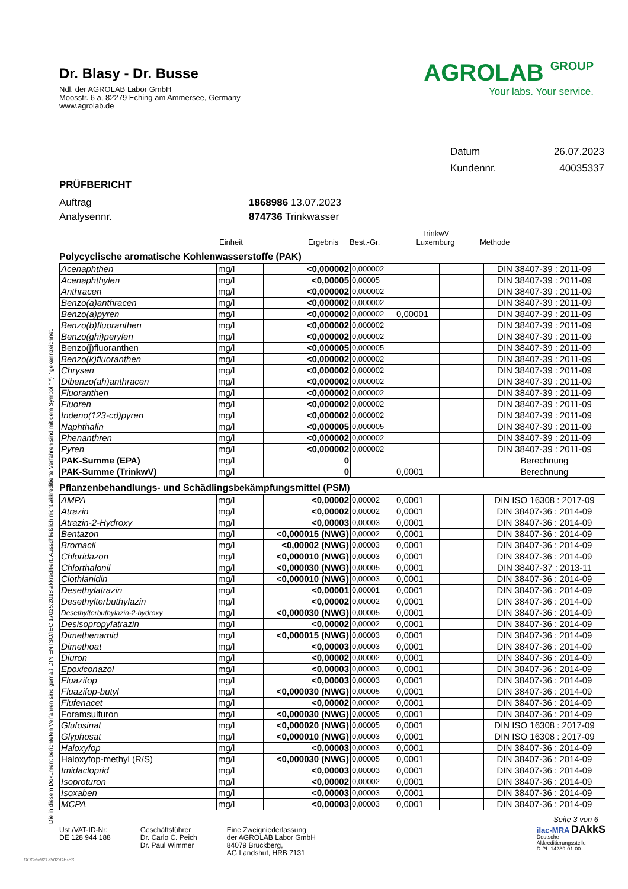Die in diesem Dokument berichteten Verfahren sind gemäß DIN EN ISO/IEC 17025:2018 akkreditiert. Ausschließlich nicht akkreditierte Verfahren sind mit dem Symbol " *) " gekennzeichnet.
Dr. Blasy - Dr. Busse
Ndl. der AGROLAB Labor GmbH
Moosstr. 6 a, 82279 Eching am Ammersee, Germany
www.agrolab.de
AGROLAB GROUP
Your labs. Your service.
Datum 26.07.2023
Kundennr. 40035337
PRÜFBERICHT
Auftrag 1868986 13.07.2023
Analysennr. 874736 Trinkwasser
Einheit Ergebnis Best.-Gr. TrinkwV
Luxemburg Methode
Polycyclische aromatische Kohlenwasserstoffe (PAK)
| Acenaphthen | mg/l | <0,000002 | 0,000002 | | | DIN 38407-39 : 2011-09 |
| Acenaphthylen | mg/l | <0,00005 | 0,00005 | | | DIN 38407-39 : 2011-09 |
| Anthracen | mg/l | <0,000002 | 0,000002 | | | DIN 38407-39 : 2011-09 |
| Benzo(a)anthracen | mg/l | <0,000002 | 0,000002 | | | DIN 38407-39 : 2011-09 |
| Benzo(a)pyren | mg/l | <0,000002 | 0,000002 | 0,00001 | | DIN 38407-39 : 2011-09 |
| Benzo(b)fluoranthen | mg/l | <0,000002 | 0,000002 | | | DIN 38407-39 : 2011-09 |
| Benzo(ghi)perylen | mg/l | <0,000002 | 0,000002 | | | DIN 38407-39 : 2011-09 |
| Benzo(j)fluoranthen | mg/l | <0,000005 | 0,000005 | | | DIN 38407-39 : 2011-09 |
| Benzo(k)fluoranthen | mg/l | <0,000002 | 0,000002 | | | DIN 38407-39 : 2011-09 |
| Chrysen | mg/l | <0,000002 | 0,000002 | | | DIN 38407-39 : 2011-09 |
| Dibenzo(ah)anthracen | mg/l | <0,000002 | 0,000002 | | | DIN 38407-39 : 2011-09 |
| Fluoranthen | mg/l | <0,000002 | 0,000002 | | | DIN 38407-39 : 2011-09 |
| Fluoren | mg/l | <0,000002 | 0,000002 | | | DIN 38407-39 : 2011-09 |
| Indeno(123-cd)pyren | mg/l | <0,000002 | 0,000002 | | | DIN 38407-39 : 2011-09 |
| Naphthalin | mg/l | <0,000005 | 0,000005 | | | DIN 38407-39 : 2011-09 |
| Phenanthren | mg/l | <0,000002 | 0,000002 | | | DIN 38407-39 : 2011-09 |
| Pyren | mg/l | <0,000002 | 0,000002 | | | DIN 38407-39 : 2011-09 |
| PAK-Summe (EPA) | mg/l | 0 | | | | Berechnung |
| PAK-Summe (TrinkwV) | mg/l | 0 | | 0,0001 | | Berechnung |
Pflanzenbehandlungs- und Schädlingsbekämpfungsmittel (PSM)
| AMPA | mg/l | <0,00002 | 0,00002 | 0,0001 | | DIN ISO 16308 : 2017-09 |
| Atrazin | mg/l | <0,00002 | 0,00002 | 0,0001 | | DIN 38407-36 : 2014-09 |
| Atrazin-2-Hydroxy | mg/l | <0,00003 | 0,00003 | 0,0001 | | DIN 38407-36 : 2014-09 |
| Bentazon | mg/l | <0,000015 (NWG) | 0,00002 | 0,0001 | | DIN 38407-36 : 2014-09 |
| Bromacil | mg/l | <0,00002 (NWG) | 0,00003 | 0,0001 | | DIN 38407-36 : 2014-09 |
| Chloridazon | mg/l | <0,000010 (NWG) | 0,00003 | 0,0001 | | DIN 38407-36 : 2014-09 |
| Chlorthalonil | mg/l | <0,000030 (NWG) | 0,00005 | 0,0001 | | DIN 38407-37 : 2013-11 |
| Clothianidin | mg/l | <0,000010 (NWG) | 0,00003 | 0,0001 | | DIN 38407-36 : 2014-09 |
| Desethylatrazin | mg/l | <0,00001 | 0,00001 | 0,0001 | | DIN 38407-36 : 2014-09 |
| Desethylterbuthylazin | mg/l | <0,00002 | 0,00002 | 0,0001 | | DIN 38407-36 : 2014-09 |
| Desethylterbuthylazin-2-hydroxy | mg/l | <0,000030 (NWG) | 0,00005 | 0,0001 | | DIN 38407-36 : 2014-09 |
| Desisopropylatrazin | mg/l | <0,00002 | 0,00002 | 0,0001 | | DIN 38407-36 : 2014-09 |
| Dimethenamid | mg/l | <0,000015 (NWG) | 0,00003 | 0,0001 | | DIN 38407-36 : 2014-09 |
| Dimethoat | mg/l | <0,00003 | 0,00003 | 0,0001 | | DIN 38407-36 : 2014-09 |
| Diuron | mg/l | <0,00002 | 0,00002 | 0,0001 | | DIN 38407-36 : 2014-09 |
| Epoxiconazol | mg/l | <0,00003 | 0,00003 | 0,0001 | | DIN 38407-36 : 2014-09 |
| Fluazifop | mg/l | <0,00003 | 0,00003 | 0,0001 | | DIN 38407-36 : 2014-09 |
| Fluazifop-butyl | mg/l | <0,000030 (NWG) | 0,00005 | 0,0001 | | DIN 38407-36 : 2014-09 |
| Flufenacet | mg/l | <0,00002 | 0,00002 | 0,0001 | | DIN 38407-36 : 2014-09 |
| Foramsulfuron | mg/l | <0,000030 (NWG) | 0,00005 | 0,0001 | | DIN 38407-36 : 2014-09 |
| Glufosinat | mg/l | <0,000020 (NWG) | 0,00005 | 0,0001 | | DIN ISO 16308 : 2017-09 |
| Glyphosat | mg/l | <0,000010 (NWG) | 0,00003 | 0,0001 | | DIN ISO 16308 : 2017-09 |
| Haloxyfop | mg/l | <0,00003 | 0,00003 | 0,0001 | | DIN 38407-36 : 2014-09 |
| Haloxyfop-methyl (R/S) | mg/l | <0,000030 (NWG) | 0,00005 | 0,0001 | | DIN 38407-36 : 2014-09 |
| Imidacloprid | mg/l | <0,00003 | 0,00003 | 0,0001 | | DIN 38407-36 : 2014-09 |
| Isoproturon | mg/l | <0,00002 | 0,00002 | 0,0001 | | DIN 38407-36 : 2014-09 |
| Isoxaben | mg/l | <0,00003 | 0,00003 | 0,0001 | | DIN 38407-36 : 2014-09 |
| MCPA | mg/l | <0,00003 | 0,00003 | 0,0001 | | DIN 38407-36 : 2014-09 |
Seite 3 von 6
Ust./VAT-ID-Nr:
DE 128 944 188
Geschäftsführer
Dr. Carlo C. Peich
Dr. Paul Wimmer
Eine Zweigniederlassung
der AGROLAB Labor GmbH
84079 Bruckberg,
AG Landshut, HRB 7131
ilac-MRA DAkkS
Deutsche
Akkreditierungsstelle
D-PL-14289-01-00
DOC-5-9212502-DE-P3